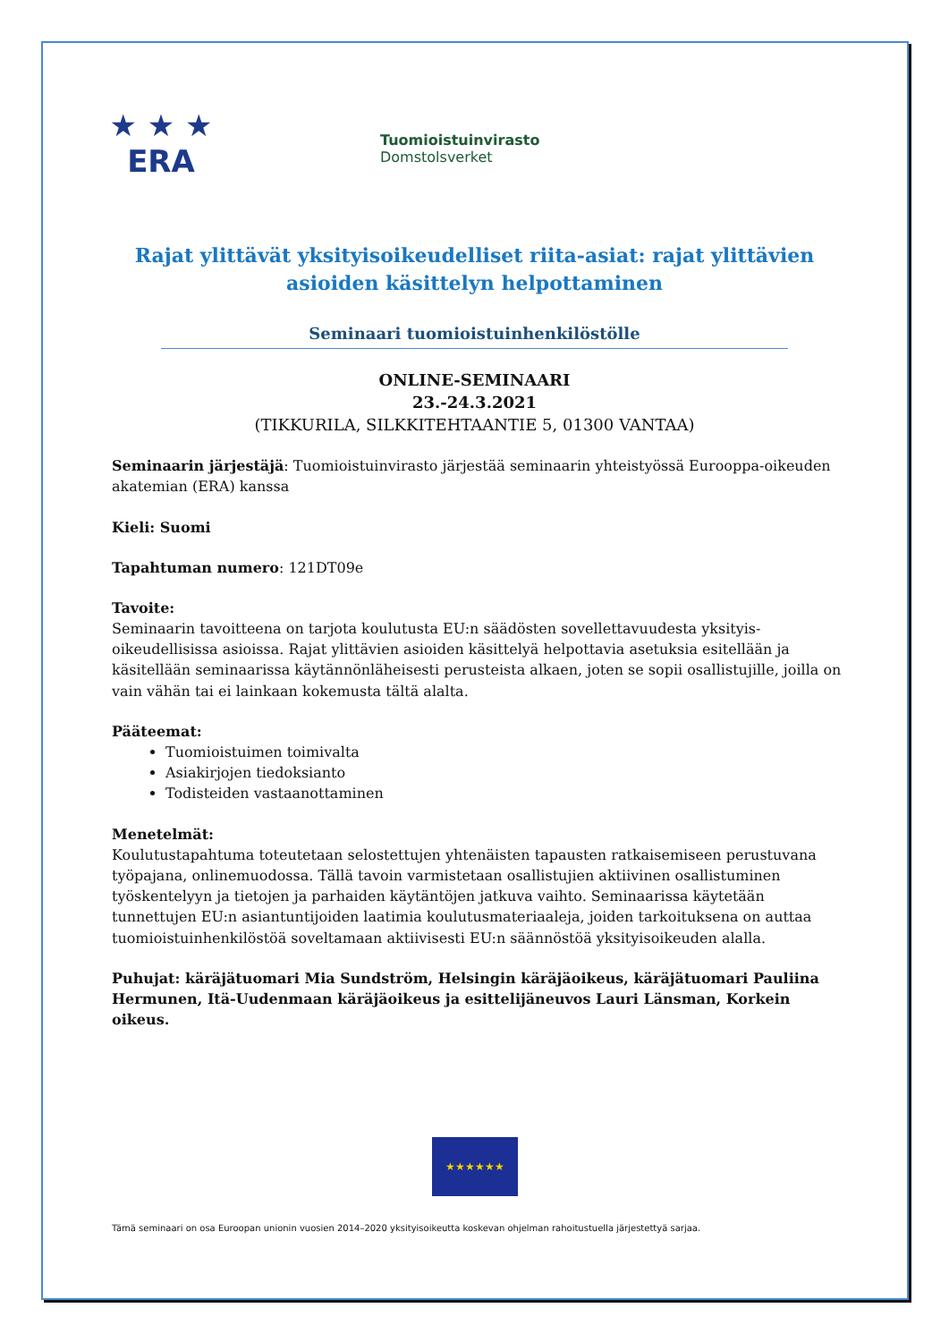★ ★ ★
ERA
Tuomioistuinvirasto
Domstolsverket
Rajat ylittävät yksityisoikeudelliset riita-asiat: rajat ylittävien asioiden käsittelyn helpottaminen
Seminaari tuomioistuinhenkilöstölle
ONLINE-SEMINAARI
23.-24.3.2021
(TIKKURILA, SILKKITEHTAANTIE 5, 01300 VANTAA)
Seminaarin järjestäjä: Tuomioistuinvirasto järjestää seminaarin yhteistyössä Eurooppa-oikeuden akatemian (ERA) kanssa
Kieli: Suomi
Tapahtuman numero: 121DT09e
Tavoite:
Seminaarin tavoitteena on tarjota koulutusta EU:n säädösten sovellettavuudesta yksityis-oikeudellisissa asioissa. Rajat ylittävien asioiden käsittelyä helpottavia asetuksia esitellään ja käsitellään seminaarissa käytännönläheisesti perusteista alkaen, joten se sopii osallistujille, joilla on vain vähän tai ei lainkaan kokemusta tältä alalta.
Pääteemat:
Tuomioistuimen toimivalta
Asiakirjojen tiedoksianto
Todisteiden vastaanottaminen
Menetelmät:
Koulutustapahtuma toteutetaan selostettujen yhtenäisten tapausten ratkaisemiseen perustuvana työpajana, onlinemuodossa. Tällä tavoin varmistetaan osallistujien aktiivinen osallistuminen työskentelyyn ja tietojen ja parhaiden käytäntöjen jatkuva vaihto. Seminaarissa käytetään tunnettujen EU:n asiantuntijoiden laatimia koulutusmateriaaleja, joiden tarkoituksena on auttaa tuomioistuinhenkilöstöä soveltamaan aktiivisesti EU:n säännöstöä yksityisoikeuden alalla.
Puhujat: käräjätuomari Mia Sundström, Helsingin käräjäoikeus, käräjätuomari Pauliina Hermunen, Itä-Uudenmaan käräjäoikeus ja esittelijäneuvos Lauri Länsman, Korkein oikeus.
★★★★★★
Tämä seminaari on osa Euroopan unionin vuosien 2014–2020 yksityisoikeutta koskevan ohjelman rahoitustuella järjestettyä sarjaa.